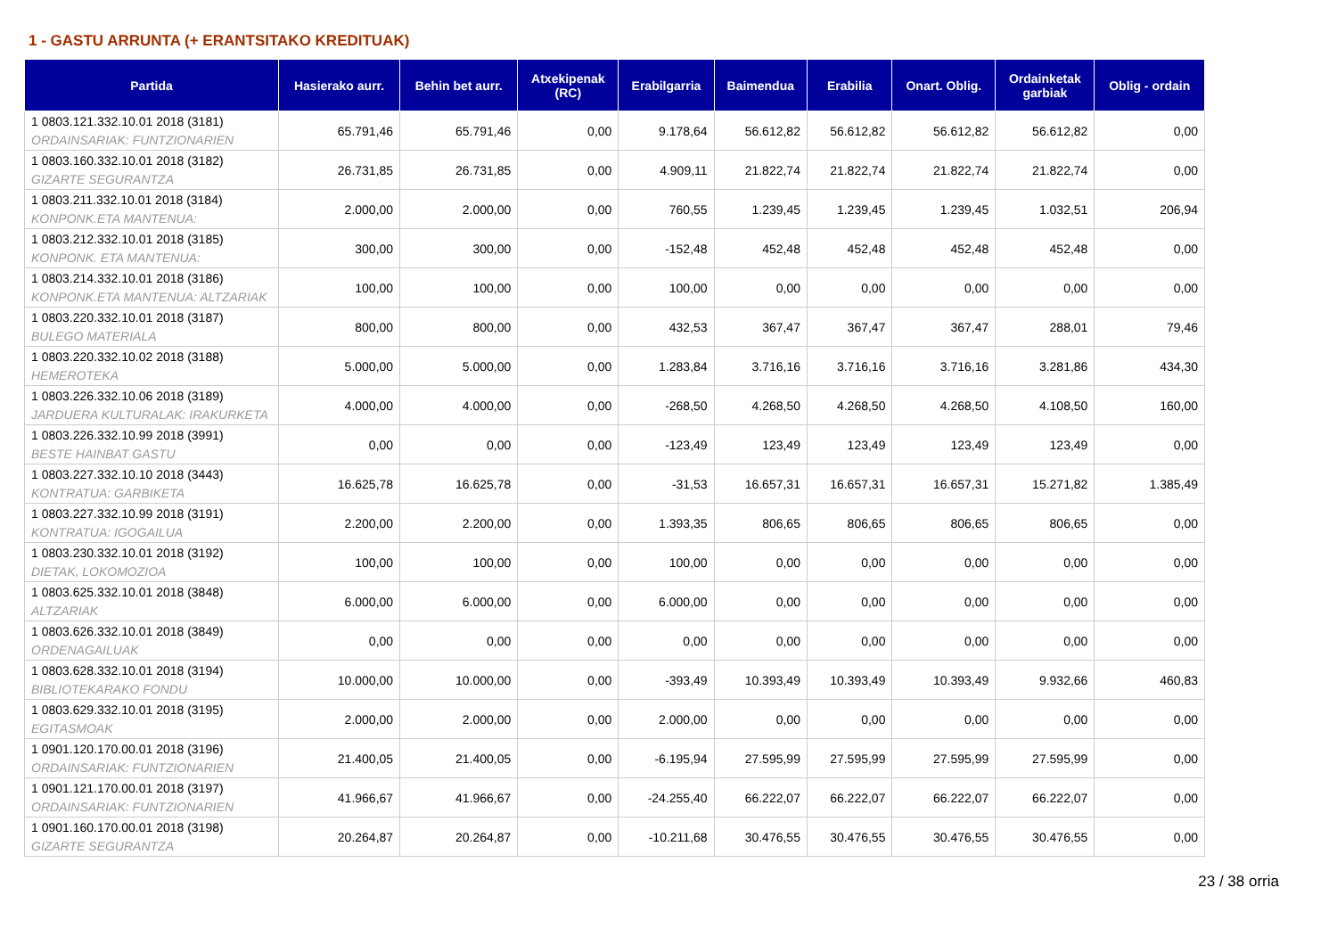1 - GASTU ARRUNTA (+ ERANTSITAKO KREDITUAK)
| Partida | Hasierako aurr. | Behin bet aurr. | Atxekipenak (RC) | Erabilgarria | Baimendua | Erabilia | Onart. Oblig. | Ordainketak garbiak | Oblig - ordain |
| --- | --- | --- | --- | --- | --- | --- | --- | --- | --- |
| 1 0803.121.332.10.01 2018 (3181) ORDAINSARIAK: FUNTZIONARIEN | 65.791,46 | 65.791,46 | 0,00 | 9.178,64 | 56.612,82 | 56.612,82 | 56.612,82 | 56.612,82 | 0,00 |
| 1 0803.160.332.10.01 2018 (3182) GIZARTE SEGURANTZA | 26.731,85 | 26.731,85 | 0,00 | 4.909,11 | 21.822,74 | 21.822,74 | 21.822,74 | 21.822,74 | 0,00 |
| 1 0803.211.332.10.01 2018 (3184) KONPONK.ETA MANTENUA: | 2.000,00 | 2.000,00 | 0,00 | 760,55 | 1.239,45 | 1.239,45 | 1.239,45 | 1.032,51 | 206,94 |
| 1 0803.212.332.10.01 2018 (3185) KONPONK. ETA MANTENUA: | 300,00 | 300,00 | 0,00 | -152,48 | 452,48 | 452,48 | 452,48 | 452,48 | 0,00 |
| 1 0803.214.332.10.01 2018 (3186) KONPONK.ETA MANTENUA: ALTZARIAK | 100,00 | 100,00 | 0,00 | 100,00 | 0,00 | 0,00 | 0,00 | 0,00 | 0,00 |
| 1 0803.220.332.10.01 2018 (3187) BULEGO MATERIALA | 800,00 | 800,00 | 0,00 | 432,53 | 367,47 | 367,47 | 367,47 | 288,01 | 79,46 |
| 1 0803.220.332.10.02 2018 (3188) HEMEROTEKA | 5.000,00 | 5.000,00 | 0,00 | 1.283,84 | 3.716,16 | 3.716,16 | 3.716,16 | 3.281,86 | 434,30 |
| 1 0803.226.332.10.06 2018 (3189) JARDUERA KULTURALAK: IRAKURKETA | 4.000,00 | 4.000,00 | 0,00 | -268,50 | 4.268,50 | 4.268,50 | 4.268,50 | 4.108,50 | 160,00 |
| 1 0803.226.332.10.99 2018 (3991) BESTE HAINBAT GASTU | 0,00 | 0,00 | 0,00 | -123,49 | 123,49 | 123,49 | 123,49 | 123,49 | 0,00 |
| 1 0803.227.332.10.10 2018 (3443) KONTRATUA: GARBIKETA | 16.625,78 | 16.625,78 | 0,00 | -31,53 | 16.657,31 | 16.657,31 | 16.657,31 | 15.271,82 | 1.385,49 |
| 1 0803.227.332.10.99 2018 (3191) KONTRATUA: IGOGAILUA | 2.200,00 | 2.200,00 | 0,00 | 1.393,35 | 806,65 | 806,65 | 806,65 | 806,65 | 0,00 |
| 1 0803.230.332.10.01 2018 (3192) DIETAK, LOKOMOZIOA | 100,00 | 100,00 | 0,00 | 100,00 | 0,00 | 0,00 | 0,00 | 0,00 | 0,00 |
| 1 0803.625.332.10.01 2018 (3848) ALTZARIAK | 6.000,00 | 6.000,00 | 0,00 | 6.000,00 | 0,00 | 0,00 | 0,00 | 0,00 | 0,00 |
| 1 0803.626.332.10.01 2018 (3849) ORDENAGAILUAK | 0,00 | 0,00 | 0,00 | 0,00 | 0,00 | 0,00 | 0,00 | 0,00 | 0,00 |
| 1 0803.628.332.10.01 2018 (3194) BIBLIOTEKARAKO FONDU | 10.000,00 | 10.000,00 | 0,00 | -393,49 | 10.393,49 | 10.393,49 | 10.393,49 | 9.932,66 | 460,83 |
| 1 0803.629.332.10.01 2018 (3195) EGITASMOAK | 2.000,00 | 2.000,00 | 0,00 | 2.000,00 | 0,00 | 0,00 | 0,00 | 0,00 | 0,00 |
| 1 0901.120.170.00.01 2018 (3196) ORDAINSARIAK: FUNTZIONARIEN | 21.400,05 | 21.400,05 | 0,00 | -6.195,94 | 27.595,99 | 27.595,99 | 27.595,99 | 27.595,99 | 0,00 |
| 1 0901.121.170.00.01 2018 (3197) ORDAINSARIAK: FUNTZIONARIEN | 41.966,67 | 41.966,67 | 0,00 | -24.255,40 | 66.222,07 | 66.222,07 | 66.222,07 | 66.222,07 | 0,00 |
| 1 0901.160.170.00.01 2018 (3198) GIZARTE SEGURANTZA | 20.264,87 | 20.264,87 | 0,00 | -10.211,68 | 30.476,55 | 30.476,55 | 30.476,55 | 30.476,55 | 0,00 |
23 / 38 orria